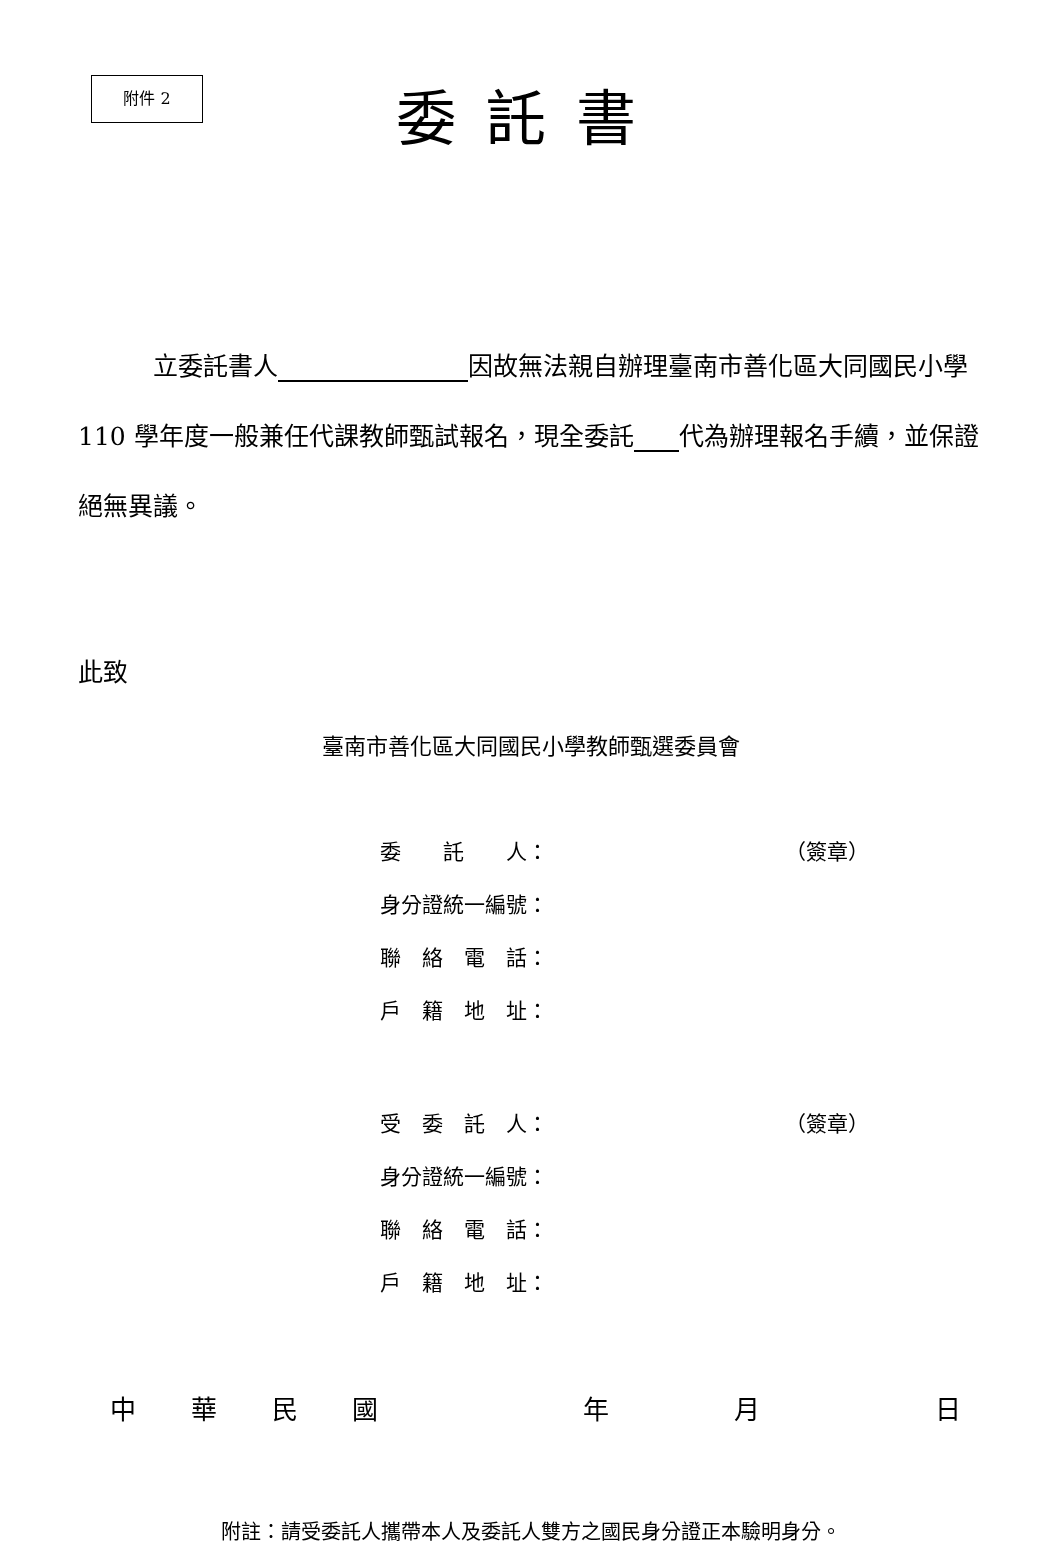附件 2
委託書
立委託書人 因故無法親自辦理臺南市善化區大同國民小學 110 學年度一般兼任代課教師甄試報名，現全委託 代為辦理報名手續，並保證絕無異議。
此致
臺南市善化區大同國民小學教師甄選委員會
委　　託　　人： （簽章）
身分證統一編號：
聯　絡　電　話：
戶　籍　地　址：
受　委　託　人： （簽章）
身分證統一編號：
聯　絡　電　話：
戶　籍　地　址：
中華民國年月日
附註：請受委託人攜帶本人及委託人雙方之國民身分證正本驗明身分。